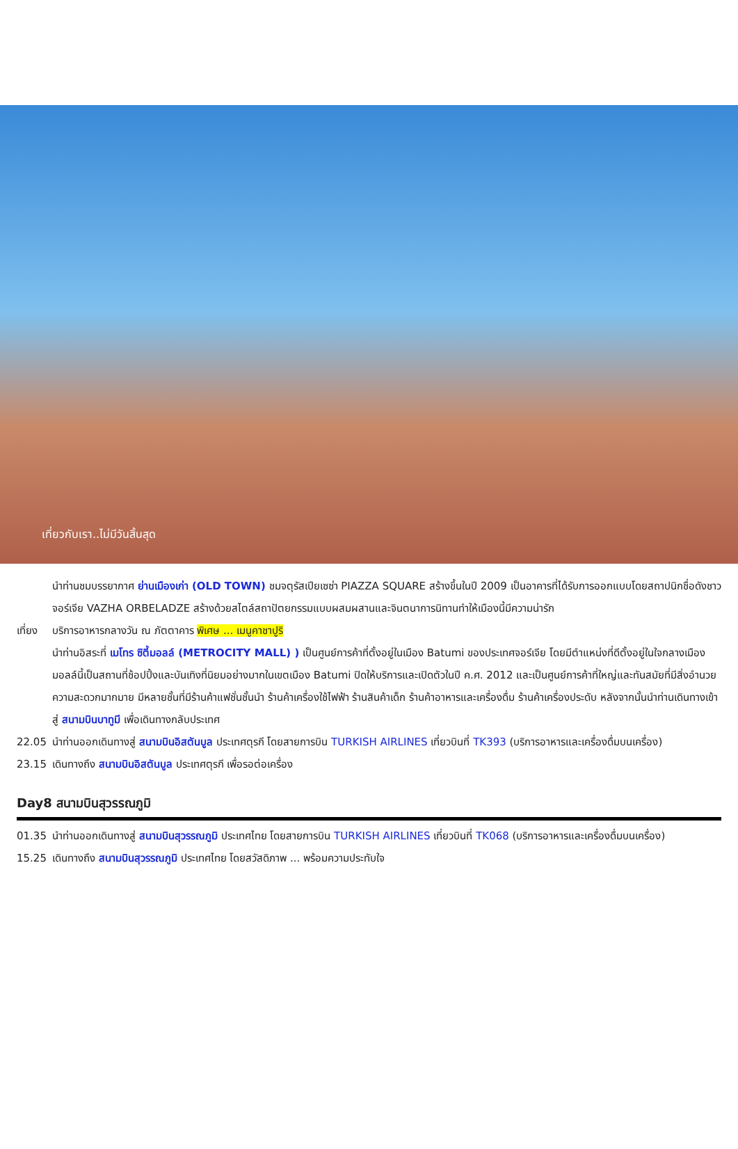เที่ยวกับเรา..ไม่มีวันสิ้นสุด
นำท่านชมบรรยากาศ ย่านเมืองเก่า (OLD TOWN) ชมจตุรัสเปียเซซ่า PIAZZA SQUARE สร้างขึ้นในปี 2009 เป็นอาคารที่ได้รับการออกแบบโดยสถาปนิกชื่อดังชาวจอร์เจีย VAZHA ORBELADZE สร้างด้วยสไตล์สถาปัตยกรรมแบบผสมผสานและจินตนาการนิทานทำให้เมืองนี้มีความน่ารัก
เที่ยง
บริการอาหารกลางวัน ณ ภัตตาคาร พิเศษ ... เมนูคาชาปูริ
นำท่านอิสระที่ เมโทร ซิตี้มอลล์ (METROCITY MALL) ) เป็นศูนย์การค้าที่ตั้งอยู่ในเมือง Batumi ของประเทศจอร์เจีย โดยมีตำแหน่งที่ดีตั้งอยู่ในใจกลางเมือง มอลล์นี้เป็นสถานที่ช้อปปิ้งและบันเทิงที่นิยมอย่างมากในเขตเมือง Batumi ปิดให้บริการและเปิดตัวในปี ค.ศ. 2012 และเป็นศูนย์การค้าที่ใหญ่และทันสมัยที่มีสิ่งอำนวยความสะดวกมากมาย มีหลายชั้นที่มีร้านค้าแฟชั่นชั้นนำ ร้านค้าเครื่องใช้ไฟฟ้า ร้านสินค้าเด็ก ร้านค้าอาหารและเครื่องดื่ม ร้านค้าเครื่องประดับ หลังจากนั้นนำท่านเดินทางเข้าสู่ สนามบินบาทูมี เพื่อเดินทางกลับประเทศ
22.05 นำท่านออกเดินทางสู่ สนามบินอิสตันบูล ประเทศตุรกี โดยสายการบิน TURKISH AIRLINES เที่ยวบินที่ TK393 (บริการอาหารและเครื่องดื่มบนเครื่อง)
23.15 เดินทางถึง สนามบินอิสตันบูล ประเทศตุรกี เพื่อรอต่อเครื่อง
Day8 สนามบินสุวรรณภูมิ
01.35 นำท่านออกเดินทางสู่ สนามบินสุวรรณภูมิ ประเทศไทย โดยสายการบิน TURKISH AIRLINES เที่ยวบินที่ TK068 (บริการอาหารและเครื่องดื่มบนเครื่อง)
15.25 เดินทางถึง สนามบินสุวรรณภูมิ ประเทศไทย โดยสวัสดิภาพ ... พร้อมความประทับใจ